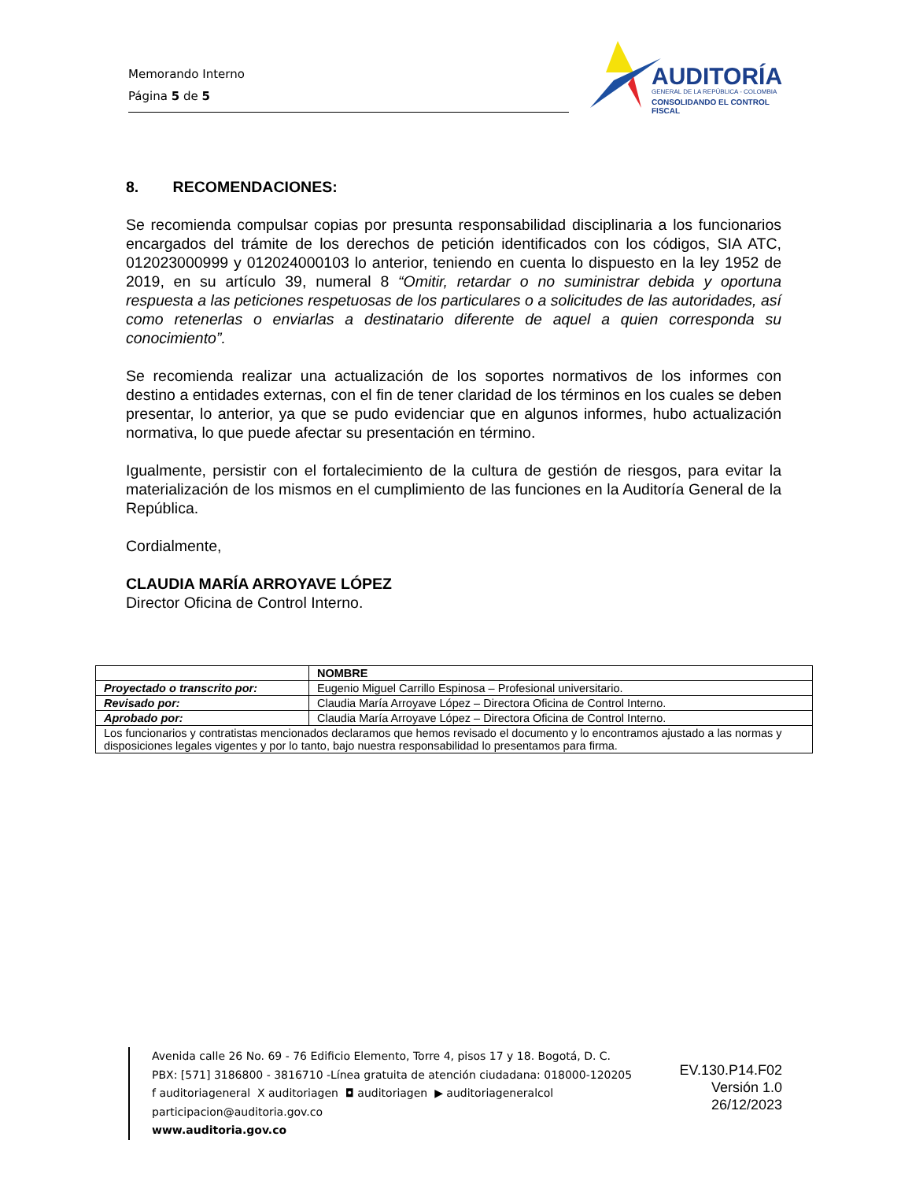Memorando Interno
Página 5 de 5
AUDITORÍA
GENERAL DE LA REPÚBLICA - COLOMBIA
CONSOLIDANDO EL CONTROL FISCAL
8. RECOMENDACIONES:
Se recomienda compulsar copias por presunta responsabilidad disciplinaria a los funcionarios encargados del trámite de los derechos de petición identificados con los códigos, SIA ATC, 012023000999 y 012024000103 lo anterior, teniendo en cuenta lo dispuesto en la ley 1952 de 2019, en su artículo 39, numeral 8 “Omitir, retardar o no suministrar debida y oportuna respuesta a las peticiones respetuosas de los particulares o a solicitudes de las autoridades, así como retenerlas o enviarlas a destinatario diferente de aquel a quien corresponda su conocimiento”.
Se recomienda realizar una actualización de los soportes normativos de los informes con destino a entidades externas, con el fin de tener claridad de los términos en los cuales se deben presentar, lo anterior, ya que se pudo evidenciar que en algunos informes, hubo actualización normativa, lo que puede afectar su presentación en término.
Igualmente, persistir con el fortalecimiento de la cultura de gestión de riesgos, para evitar la materialización de los mismos en el cumplimiento de las funciones en la Auditoría General de la República.
Cordialmente,
CLAUDIA MARÍA ARROYAVE LÓPEZ
Director Oficina de Control Interno.
| | NOMBRE |
| --- | --- |
| Proyectado o transcrito por: | Eugenio Miguel Carrillo Espinosa – Profesional universitario. |
| Revisado por: | Claudia María Arroyave López – Directora Oficina de Control Interno. |
| Aprobado por: | Claudia María Arroyave López – Directora Oficina de Control Interno. |
| Los funcionarios y contratistas mencionados declaramos que hemos revisado el documento y lo encontramos ajustado a las normas y disposiciones legales vigentes y por lo tanto, bajo nuestra responsabilidad lo presentamos para firma. | |
Avenida calle 26 No. 69 - 76 Edificio Elemento, Torre 4, pisos 17 y 18. Bogotá, D. C.
PBX: [571] 3186800 - 3816710 -Línea gratuita de atención ciudadana: 018000-120205
f auditoriageneral X auditoriagen ◘ auditoriagen ▶ auditoriageneralcol
participacion@auditoria.gov.co
www.auditoria.gov.co
EV.130.P14.F02
Versión 1.0
26/12/2023